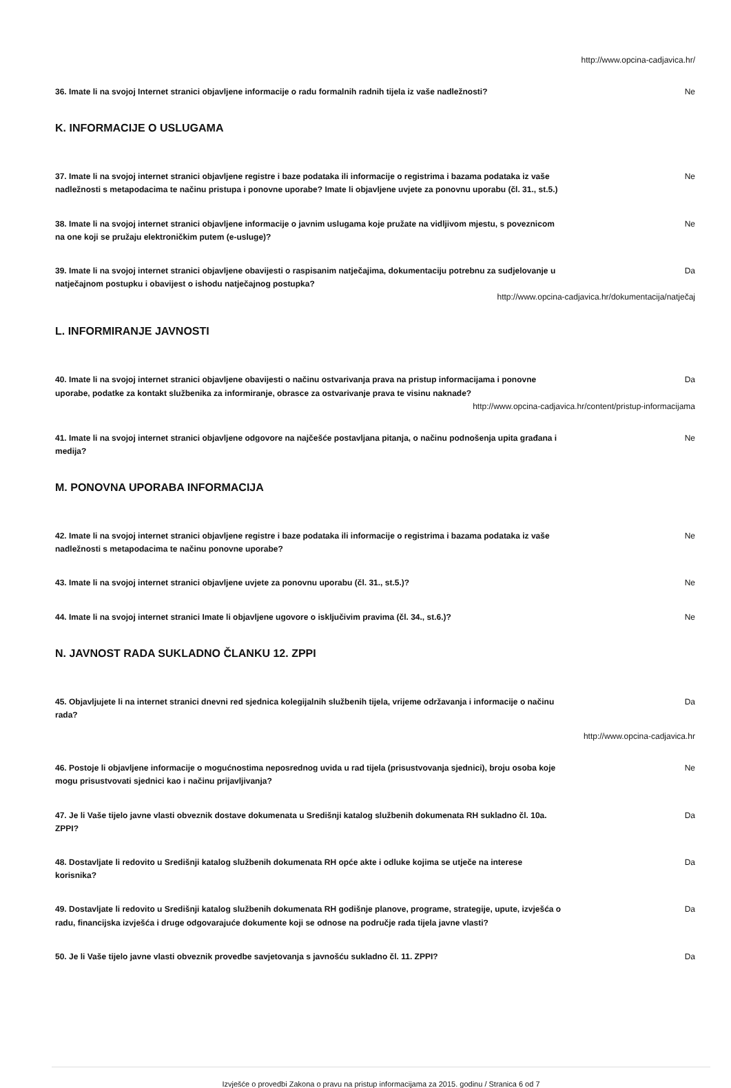http://www.opcina-cadjavica.hr/
36. Imate li na svojoj Internet stranici objavljene informacije o radu formalnih radnih tijela iz vaše nadležnosti?
Ne
K. INFORMACIJE O USLUGAMA
37. Imate li na svojoj internet stranici objavljene registre i baze podataka ili informacije o registrima i bazama podataka iz vaše nadležnosti s metapodacima te načinu pristupa i ponovne uporabe? Imate li objavljene uvjete za ponovnu uporabu (čl. 31., st.5.)
Ne
38. Imate li na svojoj internet stranici objavljene informacije o javnim uslugama koje pružate na vidljivom mjestu, s poveznicom na one koji se pružaju elektroničkim putem (e-usluge)?
Ne
39. Imate li na svojoj internet stranici objavljene obavijesti o raspisanim natječajima, dokumentaciju potrebnu za sudjelovanje u natječajnom postupku i obavijest o ishodu natječajnog postupka?
Da
http://www.opcina-cadjavica.hr/dokumentacija/natječaj
L. INFORMIRANJE JAVNOSTI
40. Imate li na svojoj internet stranici objavljene obavijesti o načinu ostvarivanja prava na pristup informacijama i ponovne uporabe, podatke za kontakt službenika za informiranje, obrasce za ostvarivanje prava te visinu naknade?
Da
http://www.opcina-cadjavica.hr/content/pristup-informacijama
41. Imate li na svojoj internet stranici objavljene odgovore na najčešće postavljana pitanja, o načinu podnošenja upita građana i medija?
Ne
M. PONOVNA UPORABA INFORMACIJA
42. Imate li na svojoj internet stranici objavljene registre i baze podataka ili informacije o registrima i bazama podataka iz vaše nadležnosti s metapodacima te načinu ponovne uporabe?
Ne
43. Imate li na svojoj internet stranici objavljene uvjete za ponovnu uporabu (čl. 31., st.5.)? Ne
44. Imate li na svojoj internet stranici Imate li objavljene ugovore o isključivim pravima (čl. 34., st.6.)?
Ne
N. JAVNOST RADA SUKLADNO ČLANKU 12. ZPPI
45. Objavljujete li na internet stranici dnevni red sjednica kolegijalnih službenih tijela, vrijeme održavanja i informacije o načinu rada?
Da
http://www.opcina-cadjavica.hr
46. Postoje li objavljene informacije o mogućnostima neposrednog uvida u rad tijela (prisustvovanja sjednici), broju osoba koje mogu prisustvovati sjednici kao i načinu prijavljivanja?
Ne
47. Je li Vaše tijelo javne vlasti obveznik dostave dokumenata u Središnji katalog službenih dokumenata RH sukladno čl. 10a. ZPPI?
Da
48. Dostavljate li redovito u Središnji katalog službenih dokumenata RH opće akte i odluke kojima se utječe na interese korisnika?
Da
49. Dostavljate li redovito u Središnji katalog službenih dokumenata RH godišnje planove, programe, strategije, upute, izvješća o radu, financijska izvješća i druge odgovarajuće dokumente koji se odnose na područje rada tijela javne vlasti?
Da
50. Je li Vaše tijelo javne vlasti obveznik provedbe savjetovanja s javnošću sukladno čl. 11. ZPPI? Da
Izvješće o provedbi Zakona o pravu na pristup informacijama za 2015. godinu / Stranica 6 od 7